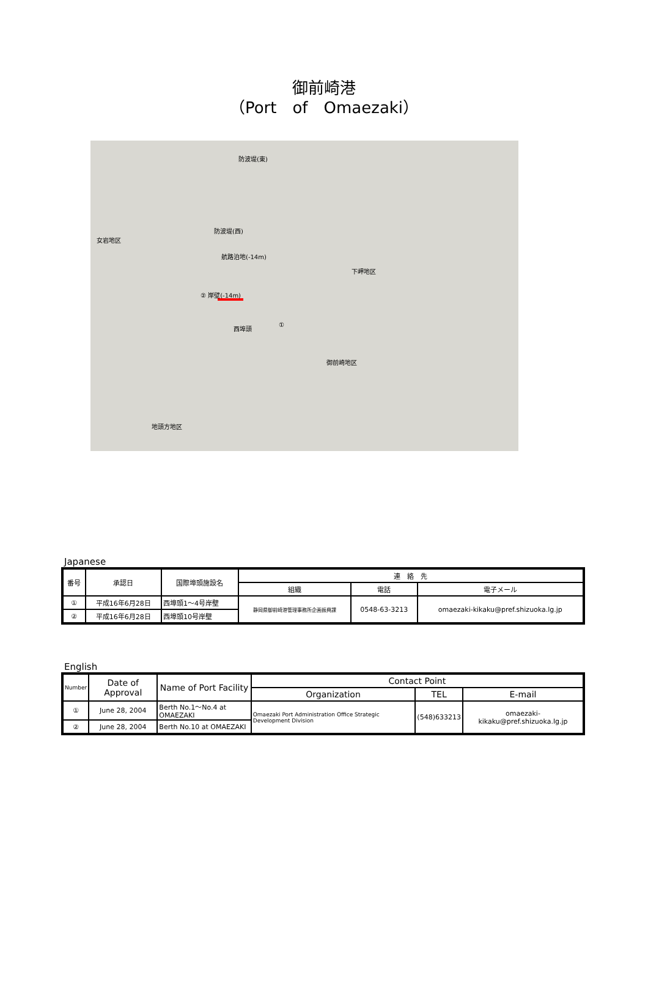御前崎港
（Port　of　Omaezaki）
防波堤(東)
防波堤(西)
女岩地区
航路泊地(-14m)
下岬地区
② 岸壁(-14m)
西埠頭 ①
御前崎地区
地頭方地区
Japanese
| 番号 | 承認日 | 国際埠頭施設名 | 連 絡 先 | | |
| --- | --- | --- | --- | --- | --- |
| | | | 組織 | 電話 | 電子メール |
| ① | 平成16年6月28日 | 西埠頭1～4号岸壁 | 静岡県御前崎港管理事務所企画振興課 | 0548-63-3213 | omaezaki-kikaku@pref.shizuoka.lg.jp |
| ② | 平成16年6月28日 | 西埠頭10号岸壁 | | | |
English
| Number | Date of Approval | Name of Port Facility | Contact Point | | |
| --- | --- | --- | --- | --- | --- |
| | | | Organization | TEL | E-mail |
| ① | June 28, 2004 | Berth No.1～No.4 at OMAEZAKI | Omaezaki Port Administration Office Strategic Development Division | (548)633213 | omaezaki-kikaku@pref.shizuoka.lg.jp |
| ② | June 28, 2004 | Berth No.10 at OMAEZAKI | | | |